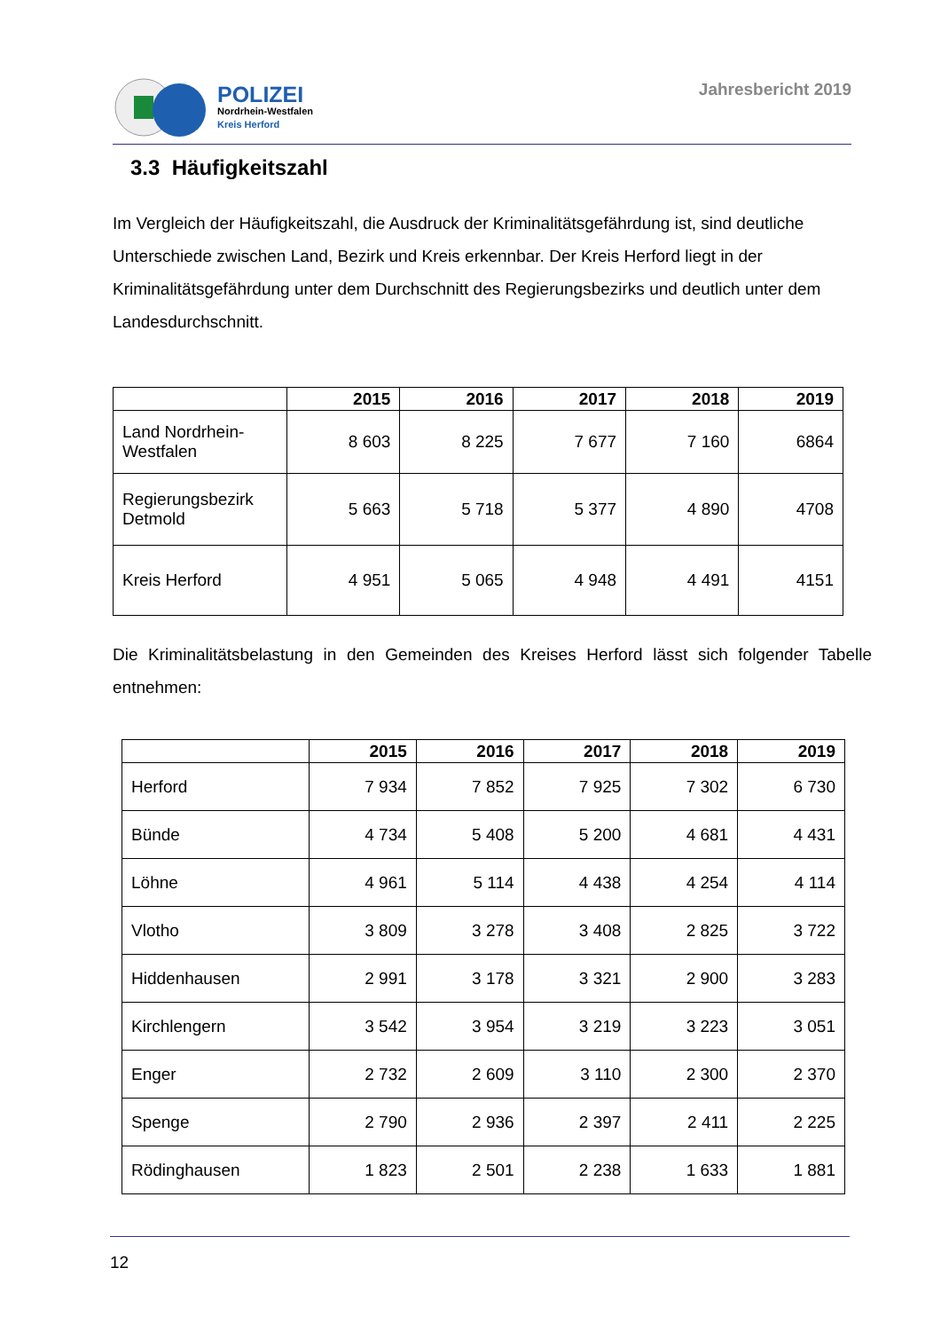POLIZEI
Nordrhein-Westfalen
Kreis Herford
Jahresbericht 2019
3.3 Häufigkeitszahl
Im Vergleich der Häufigkeitszahl, die Ausdruck der Kriminalitätsgefährdung ist, sind deutliche Unterschiede zwischen Land, Bezirk und Kreis erkennbar. Der Kreis Herford liegt in der Kriminalitätsgefährdung unter dem Durchschnitt des Regierungsbezirks und deutlich unter dem Landesdurchschnitt.
| | 2015 | 2016 | 2017 | 2018 | 2019 |
| --- | --- | --- | --- | --- | --- |
| Land Nordrhein- Westfalen | 8 603 | 8 225 | 7 677 | 7 160 | 6864 |
| Regierungsbezirk Detmold | 5 663 | 5 718 | 5 377 | 4 890 | 4708 |
| Kreis Herford | 4 951 | 5 065 | 4 948 | 4 491 | 4151 |
Die Kriminalitätsbelastung in den Gemeinden des Kreises Herford lässt sich folgender Tabelle entnehmen:
| | 2015 | 2016 | 2017 | 2018 | 2019 |
| --- | --- | --- | --- | --- | --- |
| Herford | 7 934 | 7 852 | 7 925 | 7 302 | 6 730 |
| Bünde | 4 734 | 5 408 | 5 200 | 4 681 | 4 431 |
| Löhne | 4 961 | 5 114 | 4 438 | 4 254 | 4 114 |
| Vlotho | 3 809 | 3 278 | 3 408 | 2 825 | 3 722 |
| Hiddenhausen | 2 991 | 3 178 | 3 321 | 2 900 | 3 283 |
| Kirchlengern | 3 542 | 3 954 | 3 219 | 3 223 | 3 051 |
| Enger | 2 732 | 2 609 | 3 110 | 2 300 | 2 370 |
| Spenge | 2 790 | 2 936 | 2 397 | 2 411 | 2 225 |
| Rödinghausen | 1 823 | 2 501 | 2 238 | 1 633 | 1 881 |
12